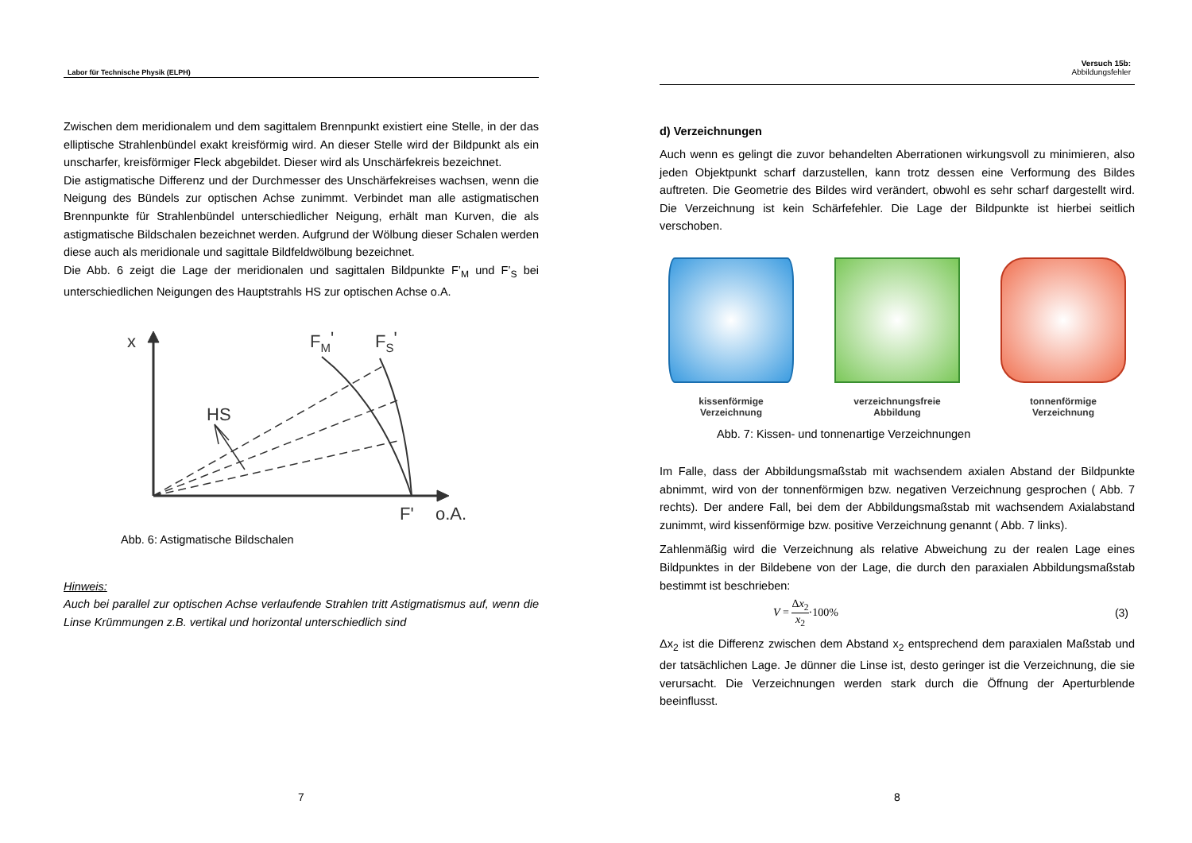Labor für Technische Physik (ELPH)
Zwischen dem meridionalem und dem sagittalem Brennpunkt existiert eine Stelle, in der das elliptische Strahlenbündel exakt kreisförmig wird. An dieser Stelle wird der Bildpunkt als ein unscharfer, kreisförmiger Fleck abgebildet. Dieser wird als Unschärfekreis bezeichnet.
Die astigmatische Differenz und der Durchmesser des Unschärfekreises wachsen, wenn die Neigung des Bündels zur optischen Achse zunimmt. Verbindet man alle astigmatischen Brennpunkte für Strahlenbündel unterschiedlicher Neigung, erhält man Kurven, die als astigmatische Bildschalen bezeichnet werden. Aufgrund der Wölbung dieser Schalen werden diese auch als meridionale und sagittale Bildfeldwölbung bezeichnet.
Die Abb. 6 zeigt die Lage der meridionalen und sagittalen Bildpunkte F’<sub>M</sub> und F’<sub>S</sub> bei unterschiedlichen Neigungen des Hauptstrahls HS zur optischen Achse o.A.
x
FM'
FS'
HS
F'
o.A.
Abb. 6: Astigmatische Bildschalen
Hinweis:
Auch bei parallel zur optischen Achse verlaufende Strahlen tritt Astigmatismus auf, wenn die Linse Krümmungen z.B. vertikal und horizontal unterschiedlich sind
7
Versuch 15b:
Abbildungsfehler
d) Verzeichnungen
Auch wenn es gelingt die zuvor behandelten Aberrationen wirkungsvoll zu minimieren, also jeden Objektpunkt scharf darzustellen, kann trotz dessen eine Verformung des Bildes auftreten. Die Geometrie des Bildes wird verändert, obwohl es sehr scharf dargestellt wird. Die Verzeichnung ist kein Schärfefehler. Die Lage der Bildpunkte ist hierbei seitlich verschoben.
kissenförmige
Verzeichnung
verzeichnungsfreie
Abbildung
tonnenförmige
Verzeichnung
Abb. 7: Kissen- und tonnenartige Verzeichnungen
Im Falle, dass der Abbildungsmaßstab mit wachsendem axialen Abstand der Bildpunkte abnimmt, wird von der tonnenförmigen bzw. negativen Verzeichnung gesprochen ( Abb. 7 rechts). Der andere Fall, bei dem der Abbildungsmaßstab mit wachsendem Axialabstand zunimmt, wird kissenförmige bzw. positive Verzeichnung genannt ( Abb. 7 links).
Zahlenmäßig wird die Verzeichnung als relative Abweichung zu der realen Lage eines Bildpunktes in der Bildebene von der Lage, die durch den paraxialen Abbildungsmaßstab bestimmt ist beschrieben:
V = Δx<sub>2</sub> x<sub>2</sub> ·100% (3)
Δx<sub>2</sub> ist die Differenz zwischen dem Abstand x<sub>2</sub> entsprechend dem paraxialen Maßstab und der tatsächlichen Lage. Je dünner die Linse ist, desto geringer ist die Verzeichnung, die sie verursacht. Die Verzeichnungen werden stark durch die Öffnung der Aperturblende beeinflusst.
8